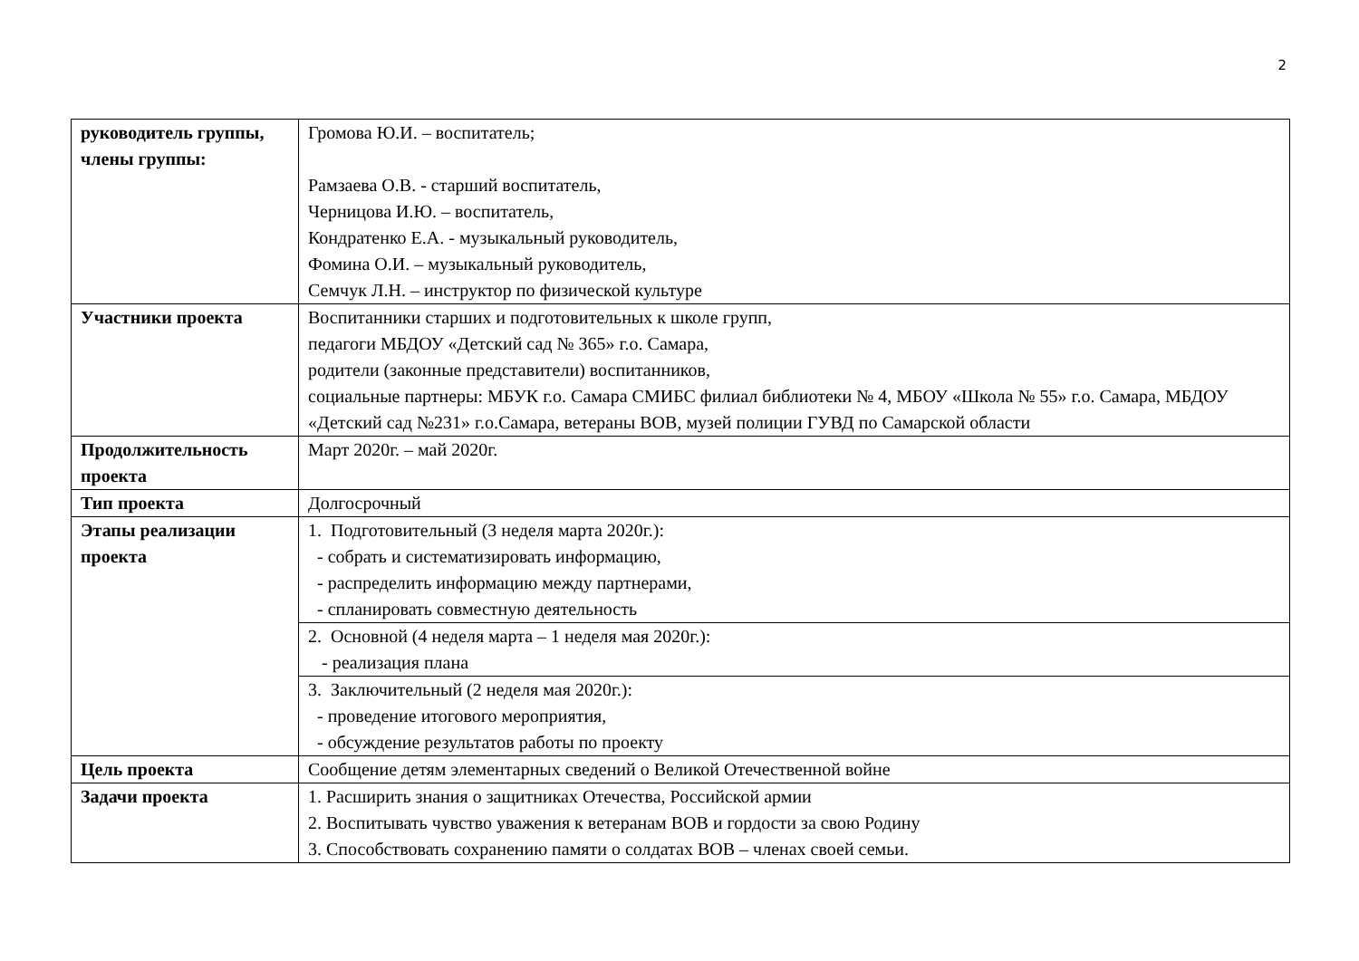2
| руководитель группы, члены группы: | Громова Ю.И. – воспитатель; Рамзаева О.В. - старший воспитатель, Черницова И.Ю. – воспитатель, Кондратенко Е.А. - музыкальный руководитель, Фомина О.И. – музыкальный руководитель, Семчук Л.Н. – инструктор по физической культуре |
| Участники проекта | Воспитанники старших и подготовительных к школе групп, педагоги МБДОУ «Детский сад № 365» г.о. Самара, родители (законные представители) воспитанников, социальные партнеры: МБУК г.о. Самара СМИБС филиал библиотеки № 4, МБОУ «Школа № 55» г.о. Самара, МБДОУ «Детский сад №231» г.о.Самара, ветераны ВОВ, музей полиции ГУВД по Самарской области |
| Продолжительность проекта | Март 2020г. – май 2020г. |
| Тип проекта | Долгосрочный |
| Этапы реализации проекта | 1. Подготовительный (3 неделя марта 2020г.): - собрать и систематизировать информацию, - распределить информацию между партнерами, - спланировать совместную деятельность |
| | 2. Основной (4 неделя марта – 1 неделя мая 2020г.): - реализация плана |
| | 3. Заключительный (2 неделя мая 2020г.): - проведение итогового мероприятия, - обсуждение результатов работы по проекту |
| Цель проекта | Сообщение детям элементарных сведений о Великой Отечественной войне |
| Задачи проекта | 1. Расширить знания о защитниках Отечества, Российской армии 2. Воспитывать чувство уважения к ветеранам ВОВ и гордости за свою Родину 3. Способствовать сохранению памяти о солдатах ВОВ – членах своей семьи. |